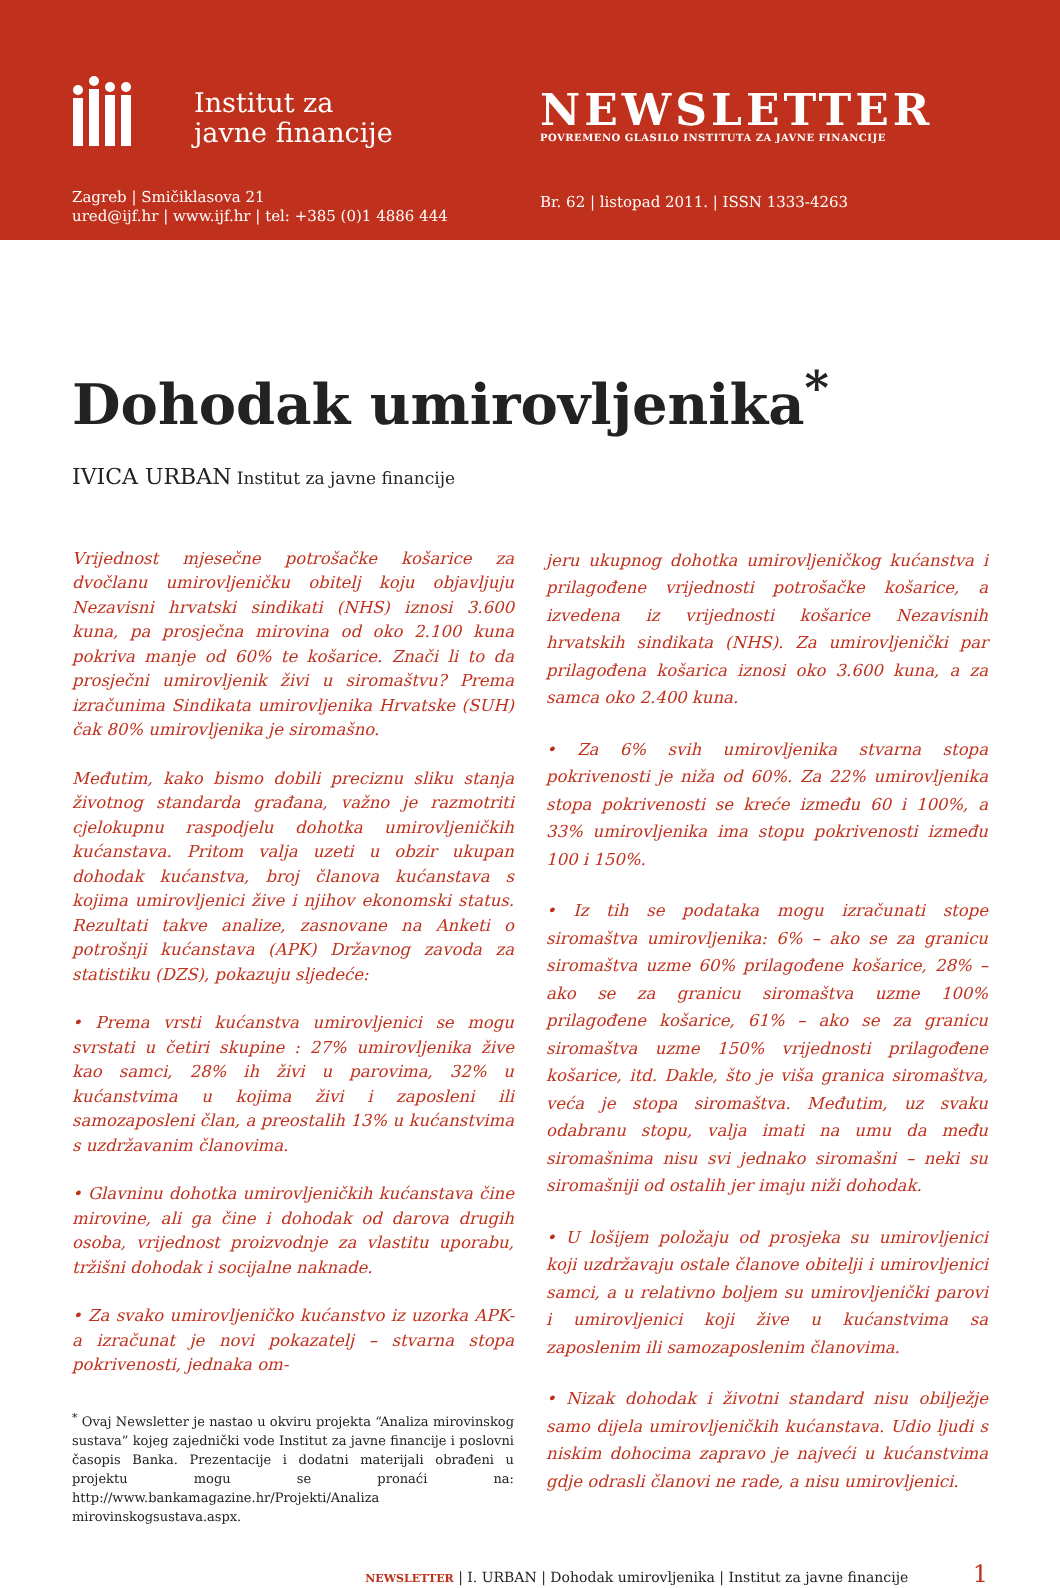Institut za
javne financije
Zagreb | Smičiklasova 21
ured@ijf.hr | www.ijf.hr | tel: +385 (0)1 4886 444
NEWSLETTER
POVREMENO GLASILO INSTITUTA ZA JAVNE FINANCIJE
Br. 62 | listopad 2011. | ISSN 1333-4263
Dohodak umirovljenika<sup>*</sup>
IVICA URBAN Institut za javne financije
Vrijednost mjesečne potrošačke košarice za dvočlanu umirovljeničku obitelj koju objavljuju Nezavisni hrvatski sindikati (NHS) iznosi 3.600 kuna, pa prosječna mirovina od oko 2.100 kuna pokriva manje od 60% te košarice. Znači li to da prosječni umirovljenik živi u siromaštvu? Prema izračunima Sindikata umirovljenika Hrvatske (SUH) čak 80% umirovljenika je siromašno.
Međutim, kako bismo dobili preciznu sliku stanja životnog standarda građana, važno je razmotriti cjelokupnu raspodjelu dohotka umirovljeničkih kućanstava. Pritom valja uzeti u obzir ukupan dohodak kućanstva, broj članova kućanstava s kojima umirovljenici žive i njihov ekonomski status. Rezultati takve analize, zasnovane na Anketi o potrošnji kućanstava (APK) Državnog zavoda za statistiku (DZS), pokazuju sljedeće:
• Prema vrsti kućanstva umirovljenici se mogu svrstati u četiri skupine : 27% umirovljenika žive kao samci, 28% ih živi u parovima, 32% u kućanstvima u kojima živi i zaposleni ili samozaposleni član, a preostalih 13% u kućanstvima s uzdržavanim članovima.
• Glavninu dohotka umirovljeničkih kućanstava čine mirovine, ali ga čine i dohodak od darova drugih osoba, vrijednost proizvodnje za vlastitu uporabu, tržišni dohodak i socijalne naknade.
• Za svako umirovljeničko kućanstvo iz uzorka APK-a izračunat je novi pokazatelj – stvarna stopa pokrivenosti, jednaka om-
<sup>*</sup> Ovaj Newsletter je nastao u okviru projekta “Analiza mirovinskog sustava” kojeg zajednički vode Institut za javne financije i poslovni časopis Banka. Prezentacije i dodatni materijali obrađeni u projektu mogu se pronaći na: http://www.bankamagazine.hr/Projekti/Analiza mirovinskogsustava.aspx.
jeru ukupnog dohotka umirovljeničkog kućanstva i prilagođene vrijednosti potrošačke košarice, a izvedena iz vrijednosti košarice Nezavisnih hrvatskih sindikata (NHS). Za umirovljenički par prilagođena košarica iznosi oko 3.600 kuna, a za samca oko 2.400 kuna.
• Za 6% svih umirovljenika stvarna stopa pokrivenosti je niža od 60%. Za 22% umirovljenika stopa pokrivenosti se kreće između 60 i 100%, a 33% umirovljenika ima stopu pokrivenosti između 100 i 150%.
• Iz tih se podataka mogu izračunati stope siromaštva umirovljenika: 6% – ako se za granicu siromaštva uzme 60% prilagođene košarice, 28% – ako se za granicu siromaštva uzme 100% prilagođene košarice, 61% – ako se za granicu siromaštva uzme 150% vrijednosti prilagođene košarice, itd. Dakle, što je viša granica siromaštva, veća je stopa siromaštva. Međutim, uz svaku odabranu stopu, valja imati na umu da među siromašnima nisu svi jednako siromašni – neki su siromašniji od ostalih jer imaju niži dohodak.
• U lošijem položaju od prosjeka su umirovljenici koji uzdržavaju ostale članove obitelji i umirovljenici samci, a u relativno boljem su umirovljenički parovi i umirovljenici koji žive u kućanstvima sa zaposlenim ili samozaposlenim članovima.
• Nizak dohodak i životni standard nisu obilježje samo dijela umirovljeničkih kućanstava. Udio ljudi s niskim dohocima zapravo je najveći u kućanstvima gdje odrasli članovi ne rade, a nisu umirovljenici.
NEWSLETTER | I. URBAN | Dohodak umirovljenika | Institut za javne financije 1